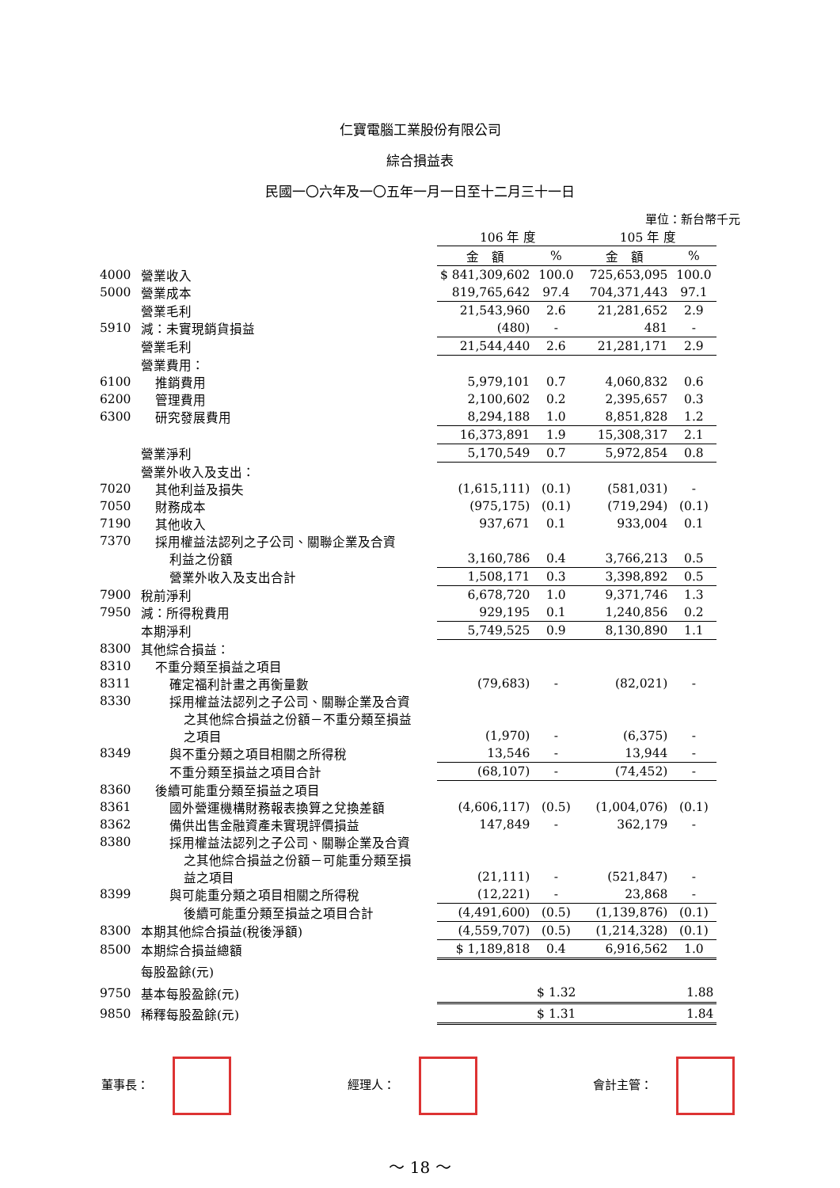仁寶電腦工業股份有限公司
綜合損益表
民國一〇六年及一〇五年一月一日至十二月三十一日
單位：新台幣千元
| | | 106 年 度 | | 105 年 度 | |
| | | 金 額 | % | 金 額 | % |
| 4000 | 營業收入 | $ 841,309,602 | 100.0 | 725,653,095 | 100.0 |
| 5000 | 營業成本 | 819,765,642 | 97.4 | 704,371,443 | 97.1 |
| | 營業毛利 | 21,543,960 | 2.6 | 21,281,652 | 2.9 |
| 5910 | 減：未實現銷貨損益 | (480) | - | 481 | - |
| | 營業毛利 | 21,544,440 | 2.6 | 21,281,171 | 2.9 |
| | 營業費用： | | | | |
| 6100 | 推銷費用 | 5,979,101 | 0.7 | 4,060,832 | 0.6 |
| 6200 | 管理費用 | 2,100,602 | 0.2 | 2,395,657 | 0.3 |
| 6300 | 研究發展費用 | 8,294,188 | 1.0 | 8,851,828 | 1.2 |
| | | 16,373,891 | 1.9 | 15,308,317 | 2.1 |
| | 營業淨利 | 5,170,549 | 0.7 | 5,972,854 | 0.8 |
| | 營業外收入及支出： | | | | |
| 7020 | 其他利益及損失 | (1,615,111) | (0.1) | (581,031) | - |
| 7050 | 財務成本 | (975,175) | (0.1) | (719,294) | (0.1) |
| 7190 | 其他收入 | 937,671 | 0.1 | 933,004 | 0.1 |
| 7370 | 採用權益法認列之子公司、關聯企業及合資 | | | | |
| | 利益之份額 | 3,160,786 | 0.4 | 3,766,213 | 0.5 |
| | 營業外收入及支出合計 | 1,508,171 | 0.3 | 3,398,892 | 0.5 |
| 7900 | 稅前淨利 | 6,678,720 | 1.0 | 9,371,746 | 1.3 |
| 7950 | 減：所得稅費用 | 929,195 | 0.1 | 1,240,856 | 0.2 |
| | 本期淨利 | 5,749,525 | 0.9 | 8,130,890 | 1.1 |
| 8300 | 其他綜合損益： | | | | |
| 8310 | 不重分類至損益之項目 | | | | |
| 8311 | 確定福利計畫之再衡量數 | (79,683) | - | (82,021) | - |
| 8330 | 採用權益法認列之子公司、關聯企業及合資 | | | | |
| | 之其他綜合損益之份額－不重分類至損益 | | | | |
| | 之項目 | (1,970) | - | (6,375) | - |
| 8349 | 與不重分類之項目相關之所得稅 | 13,546 | - | 13,944 | - |
| | 不重分類至損益之項目合計 | (68,107) | - | (74,452) | - |
| 8360 | 後續可能重分類至損益之項目 | | | | |
| 8361 | 國外營運機構財務報表換算之兌換差額 | (4,606,117) | (0.5) | (1,004,076) | (0.1) |
| 8362 | 備供出售金融資產未實現評價損益 | 147,849 | - | 362,179 | - |
| 8380 | 採用權益法認列之子公司、關聯企業及合資 | | | | |
| | 之其他綜合損益之份額－可能重分類至損 | | | | |
| | 益之項目 | (21,111) | - | (521,847) | - |
| 8399 | 與可能重分類之項目相關之所得稅 | (12,221) | - | 23,868 | - |
| | 後續可能重分類至損益之項目合計 | (4,491,600) | (0.5) | (1,139,876) | (0.1) |
| 8300 | 本期其他綜合損益(稅後淨額) | (4,559,707) | (0.5) | (1,214,328) | (0.1) |
| 8500 | 本期綜合損益總額 | $ 1,189,818 | 0.4 | 6,916,562 | 1.0 |
| | 每股盈餘(元) | | | | |
| 9750 | 基本每股盈餘(元) | $ 1.32 | | 1.88 | |
| 9850 | 稀釋每股盈餘(元) | $ 1.31 | | 1.84 | |
董事長： 經理人： 會計主管：
～ 18 ～